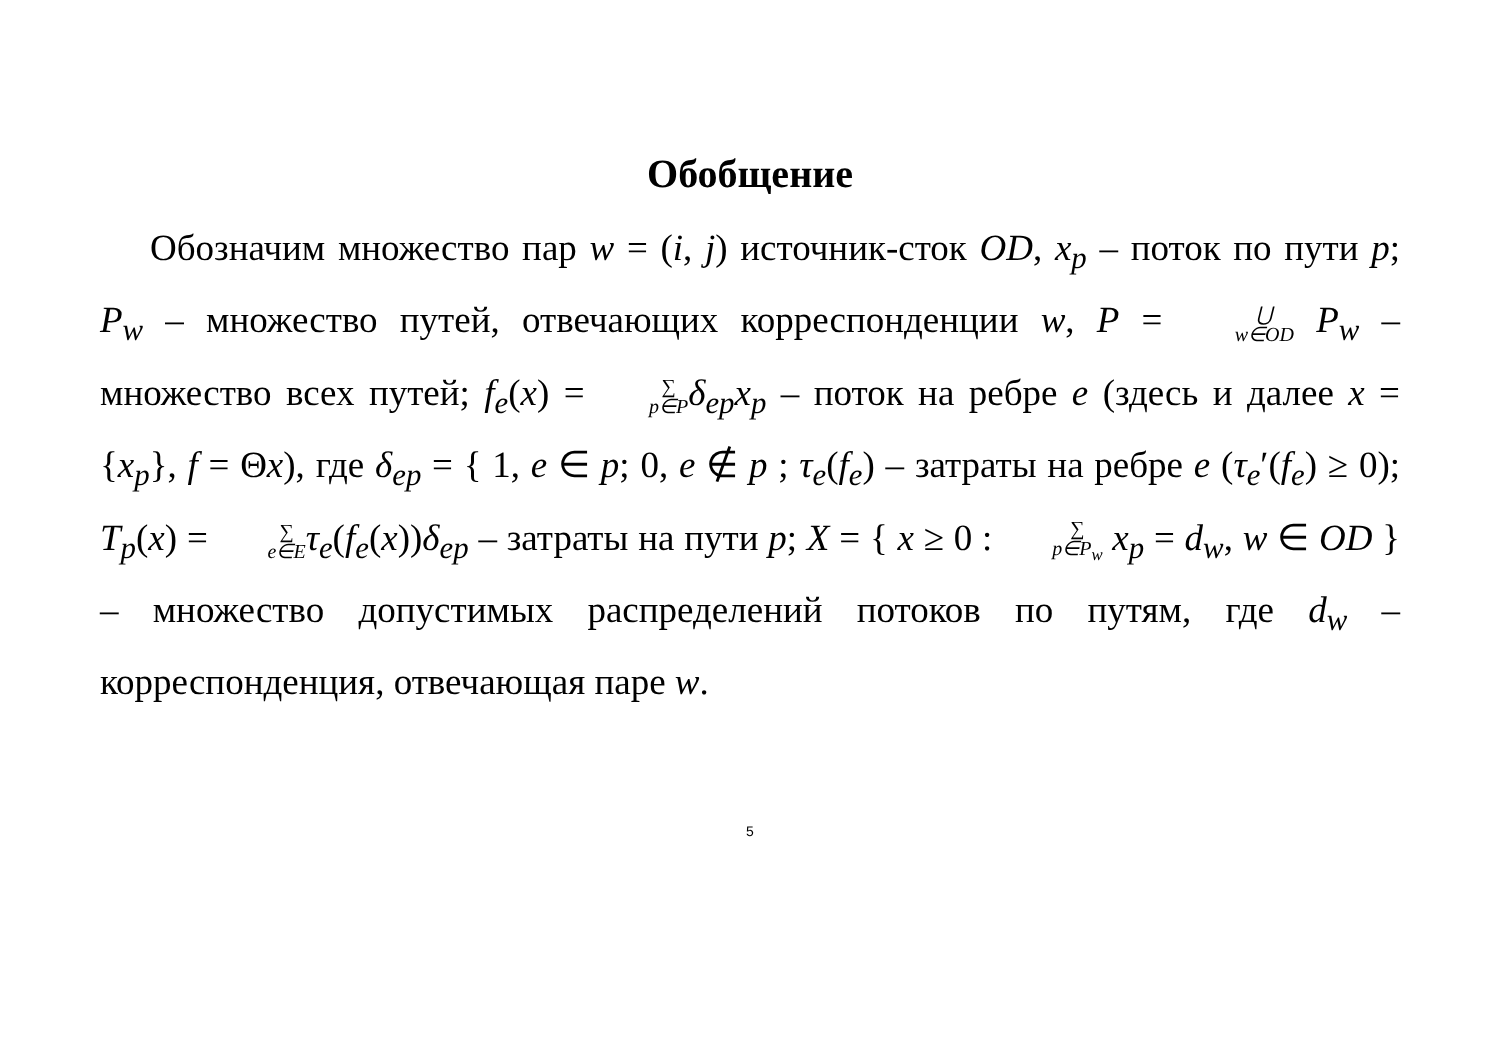Обобщение
Обозначим множество пар w = (i, j) источник-сток OD, x<sub>p</sub> – поток по пути p; P<sub>w</sub> – множество путей, отвечающих корреспонденции w, P = ⋃ w∈OD P<sub>w</sub> – множество всех путей; f<sub>e</sub>(x) = ∑ p∈P δ<sub>ep</sub>x<sub>p</sub> – поток на ребре e (здесь и далее x = {x<sub>p</sub>}, f = Θx), где δ<sub>ep</sub> = { 1, e ∈ p; 0, e ∉ p ; τ<sub>e</sub>(f<sub>e</sub>) – затраты на ребре e (τ<sub>e</sub>′(f<sub>e</sub>) ≥ 0); T<sub>p</sub>(x) = ∑ e∈E τ<sub>e</sub>(f<sub>e</sub>(x))δ<sub>ep</sub> – затраты на пути p; X = { x ≥ 0 : ∑ p∈P<sub>w</sub> x<sub>p</sub> = d<sub>w</sub>, w ∈ OD } – множество допустимых распределений потоков по путям, где d<sub>w</sub> – корреспонденция, отвечающая паре w.
5